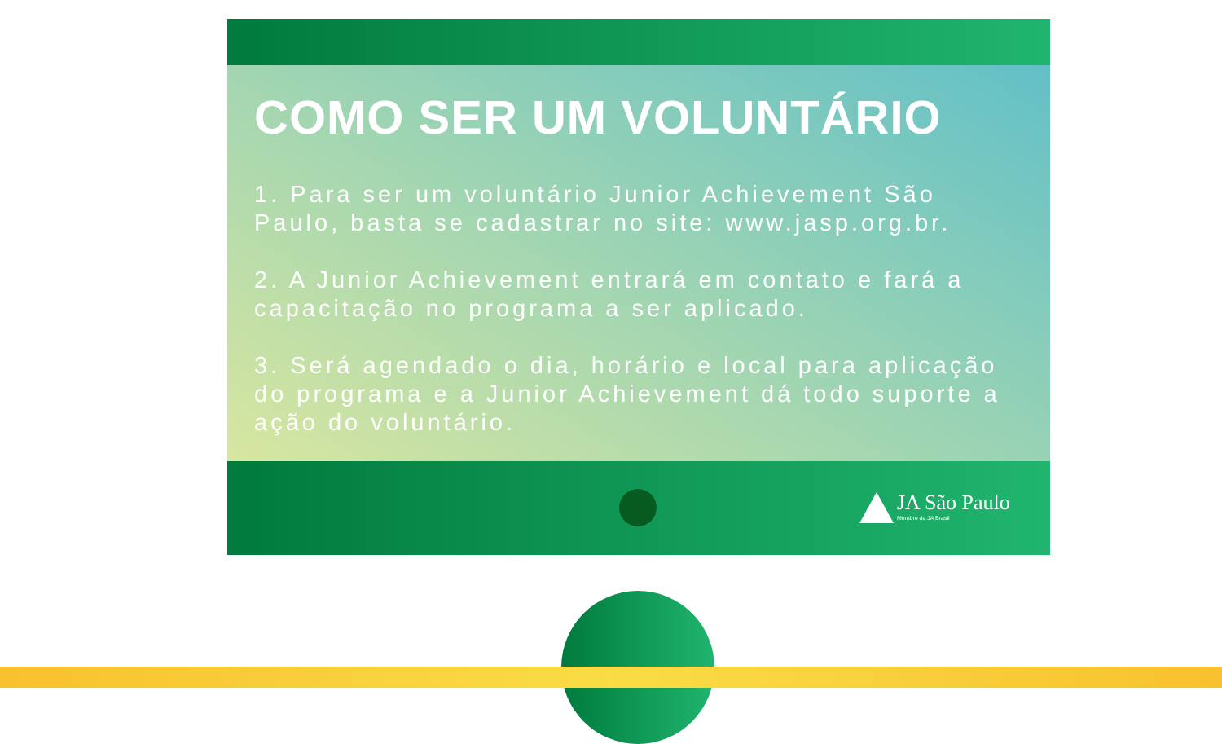COMO SER UM VOLUNTÁRIO
1. Para ser um voluntário Junior Achievement São Paulo, basta se cadastrar no site: www.jasp.org.br.
2. A Junior Achievement entrará em contato e fará a capacitação no programa a ser aplicado.
3. Será agendado o dia, horário e local para aplicação do programa e a Junior Achievement dá todo suporte a ação do voluntário.
JA São Paulo
Membro da JA Brasil